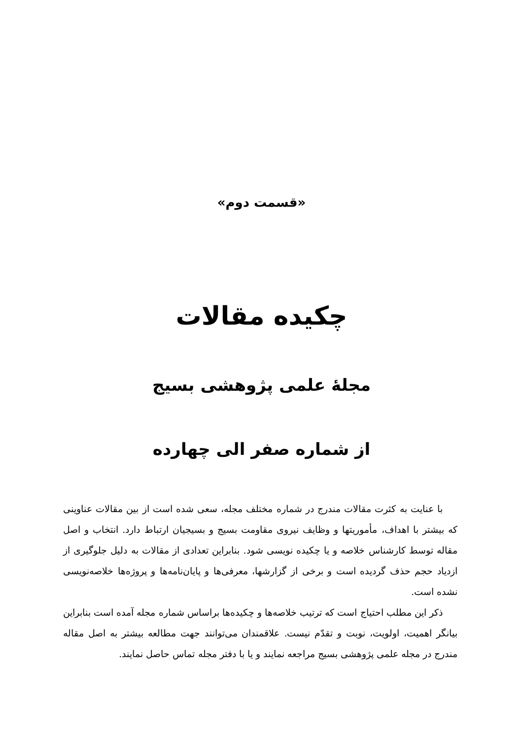«قسمت دوم»
چکیده مقالات
مجلهٔ علمی پژوهشی بسیج
از شماره صفر الی چهارده
با عنایت به کثرت مقالات مندرج در شماره مختلف مجله، سعی شده است از بین مقالات عناوینی که بیشتر با اهداف، مأموریتها و وظایف نیروی مقاومت بسیج و بسیجیان ارتباط دارد. انتخاب و اصل مقاله توسط کارشناس خلاصه و یا چکیده نویسی شود. بنابراین تعدادی از مقالات به دلیل جلوگیری از ازدیاد حجم حذف گردیده است و برخی از گزارشها، معرفی‌ها و پایان‌نامه‌ها و پروژه‌ها خلاصه‌نویسی نشده است.
ذکر این مطلب احتیاج است که ترتیب خلاصه‌ها و چکیده‌ها براساس شماره مجله آمده است بنابراین بیانگر اهمیت، اولویت، نوبت و تقدّم نیست. علاقمندان می‌توانند جهت مطالعه بیشتر به اصل مقاله مندرج در مجله علمی پژوهشی بسیج مراجعه نمایند و یا با دفتر مجله تماس حاصل نمایند.